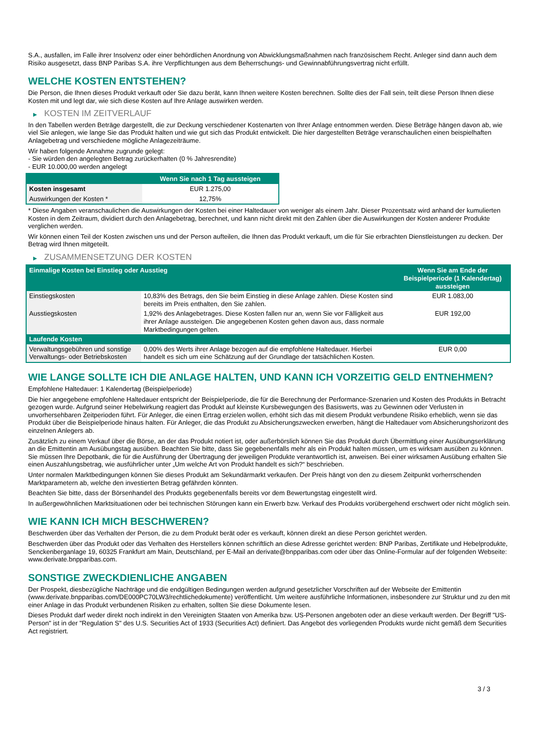S.A., ausfallen, im Falle ihrer Insolvenz oder einer behördlichen Anordnung von Abwicklungsmaßnahmen nach französischem Recht. Anleger sind dann auch dem Risiko ausgesetzt, dass BNP Paribas S.A. ihre Verpflichtungen aus dem Beherrschungs- und Gewinnabführungsvertrag nicht erfüllt.
WELCHE KOSTEN ENTSTEHEN?
Die Person, die Ihnen dieses Produkt verkauft oder Sie dazu berät, kann Ihnen weitere Kosten berechnen. Sollte dies der Fall sein, teilt diese Person Ihnen diese Kosten mit und legt dar, wie sich diese Kosten auf Ihre Anlage auswirken werden.
▶ KOSTEN IM ZEITVERLAUF
In den Tabellen werden Beträge dargestellt, die zur Deckung verschiedener Kostenarten von Ihrer Anlage entnommen werden. Diese Beträge hängen davon ab, wie viel Sie anlegen, wie lange Sie das Produkt halten und wie gut sich das Produkt entwickelt. Die hier dargestellten Beträge veranschaulichen einen beispielhaften Anlagebetrag und verschiedene mögliche Anlagezeiträume.
Wir haben folgende Annahme zugrunde gelegt:
- Sie würden den angelegten Betrag zurückerhalten (0 % Jahresrendite)
- EUR 10.000,00 werden angelegt
| | Wenn Sie nach 1 Tag aussteigen |
| --- | --- |
| Kosten insgesamt | EUR 1.275,00 |
| Auswirkungen der Kosten * | 12,75% |
* Diese Angaben veranschaulichen die Auswirkungen der Kosten bei einer Haltedauer von weniger als einem Jahr. Dieser Prozentsatz wird anhand der kumulierten Kosten in dem Zeitraum, dividiert durch den Anlagebetrag, berechnet, und kann nicht direkt mit den Zahlen über die Auswirkungen der Kosten anderer Produkte verglichen werden.
Wir können einen Teil der Kosten zwischen uns und der Person aufteilen, die Ihnen das Produkt verkauft, um die für Sie erbrachten Dienstleistungen zu decken. Der Betrag wird Ihnen mitgeteilt.
▶ ZUSAMMENSETZUNG DER KOSTEN
| Einmalige Kosten bei Einstieg oder Ausstieg | | Wenn Sie am Ende der Beispielperiode (1 Kalendertag) aussteigen |
| --- | --- | --- |
| Einstiegskosten | 10,83% des Betrags, den Sie beim Einstieg in diese Anlage zahlen. Diese Kosten sind bereits im Preis enthalten, den Sie zahlen. | EUR 1.083,00 |
| Ausstiegskosten | 1,92% des Anlagebetrages. Diese Kosten fallen nur an, wenn Sie vor Fälligkeit aus ihrer Anlage aussteigen. Die angegebenen Kosten gehen davon aus, dass normale Marktbedingungen gelten. | EUR 192,00 |
| Laufende Kosten | | |
| Verwaltungsgebühren und sonstige Verwaltungs- oder Betriebskosten | 0,00% des Werts ihrer Anlage bezogen auf die empfohlene Haltedauer. Hierbei handelt es sich um eine Schätzung auf der Grundlage der tatsächlichen Kosten. | EUR 0,00 |
WIE LANGE SOLLTE ICH DIE ANLAGE HALTEN, UND KANN ICH VORZEITIG GELD ENTNEHMEN?
Empfohlene Haltedauer: 1 Kalendertag (Beispielperiode)
Die hier angegebene empfohlene Haltedauer entspricht der Beispielperiode, die für die Berechnung der Performance-Szenarien und Kosten des Produkts in Betracht gezogen wurde. Aufgrund seiner Hebelwirkung reagiert das Produkt auf kleinste Kursbewegungen des Basiswerts, was zu Gewinnen oder Verlusten in unvorhersehbaren Zeitperioden führt. Für Anleger, die einen Ertrag erzielen wollen, erhöht sich das mit diesem Produkt verbundene Risiko erheblich, wenn sie das Produkt über die Beispielperiode hinaus halten. Für Anleger, die das Produkt zu Absicherungszwecken erwerben, hängt die Haltedauer vom Absicherungshorizont des einzelnen Anlegers ab.
Zusätzlich zu einem Verkauf über die Börse, an der das Produkt notiert ist, oder außerbörslich können Sie das Produkt durch Übermittlung einer Ausübungserklärung an die Emittentin am Ausübungstag ausüben. Beachten Sie bitte, dass Sie gegebenenfalls mehr als ein Produkt halten müssen, um es wirksam ausüben zu können. Sie müssen Ihre Depotbank, die für die Ausführung der Übertragung der jeweiligen Produkte verantwortlich ist, anweisen. Bei einer wirksamen Ausübung erhalten Sie einen Auszahlungsbetrag, wie ausführlicher unter „Um welche Art von Produkt handelt es sich?“ beschrieben.
Unter normalen Marktbedingungen können Sie dieses Produkt am Sekundärmarkt verkaufen. Der Preis hängt von den zu diesem Zeitpunkt vorherrschenden Marktparametern ab, welche den investierten Betrag gefährden könnten.
Beachten Sie bitte, dass der Börsenhandel des Produkts gegebenenfalls bereits vor dem Bewertungstag eingestellt wird.
In außergewöhnlichen Marktsituationen oder bei technischen Störungen kann ein Erwerb bzw. Verkauf des Produkts vorübergehend erschwert oder nicht möglich sein.
WIE KANN ICH MICH BESCHWEREN?
Beschwerden über das Verhalten der Person, die zu dem Produkt berät oder es verkauft, können direkt an diese Person gerichtet werden.
Beschwerden über das Produkt oder das Verhalten des Herstellers können schriftlich an diese Adresse gerichtet werden: BNP Paribas, Zertifikate und Hebelprodukte, Senckenberganlage 19, 60325 Frankfurt am Main, Deutschland, per E-Mail an derivate@bnpparibas.com oder über das Online-Formular auf der folgenden Webseite: www.derivate.bnpparibas.com.
SONSTIGE ZWECKDIENLICHE ANGABEN
Der Prospekt, diesbezügliche Nachträge und die endgültigen Bedingungen werden aufgrund gesetzlicher Vorschriften auf der Webseite der Emittentin (www.derivate.bnpparibas.com/DE000PC70LW3/rechtlichedokumente) veröffentlicht. Um weitere ausführliche Informationen, insbesondere zur Struktur und zu den mit einer Anlage in das Produkt verbundenen Risiken zu erhalten, sollten Sie diese Dokumente lesen.
Dieses Produkt darf weder direkt noch indirekt in den Vereinigten Staaten von Amerika bzw. US-Personen angeboten oder an diese verkauft werden. Der Begriff "US-Person" ist in der "Regulation S" des U.S. Securities Act of 1933 (Securities Act) definiert. Das Angebot des vorliegenden Produkts wurde nicht gemäß dem Securities Act registriert.
3 / 3